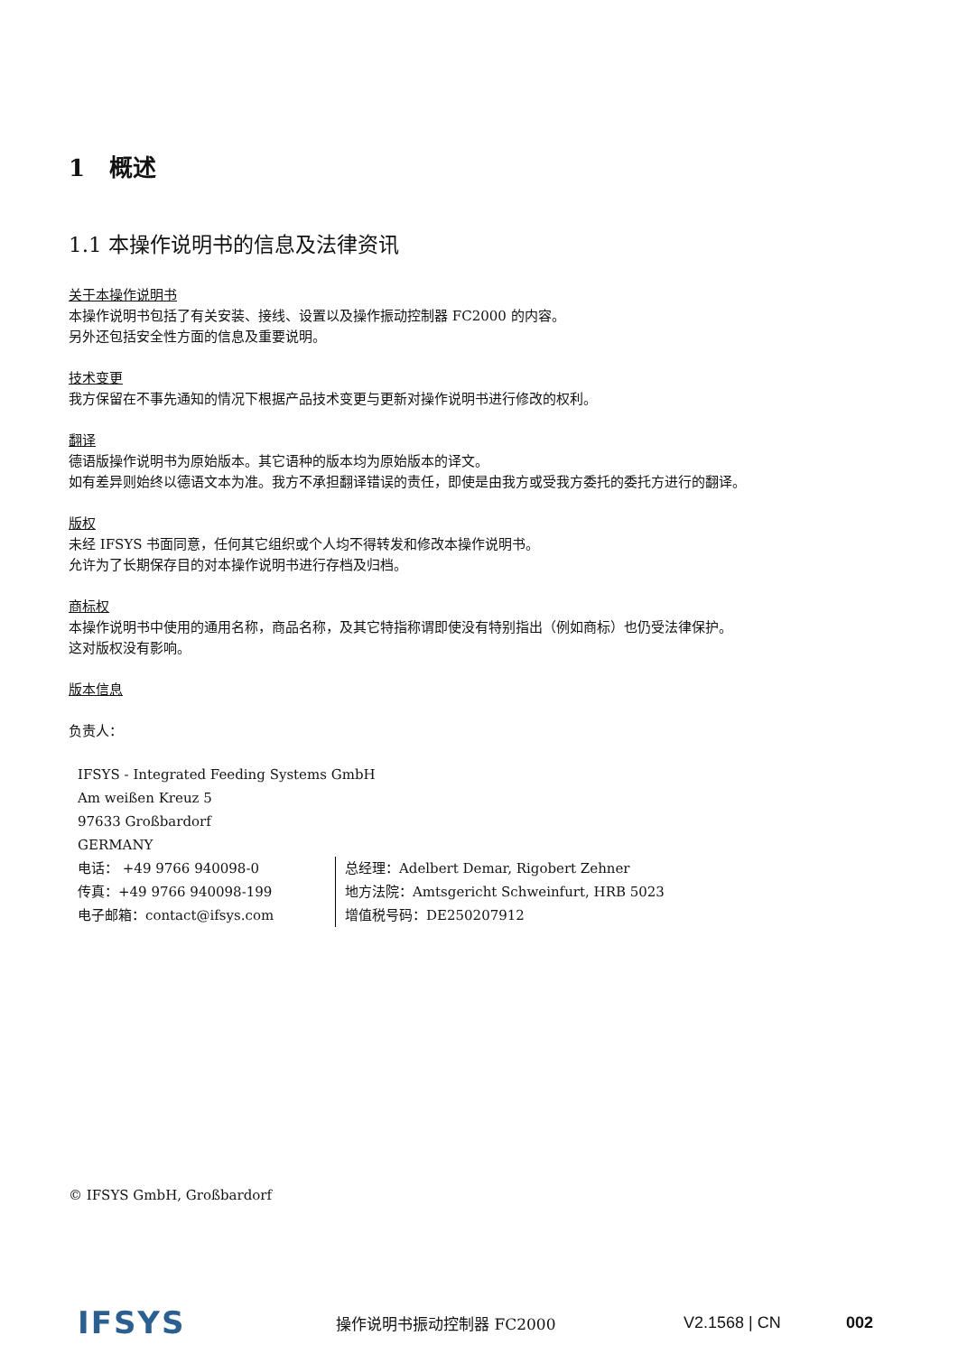1 概述
1.1 本操作说明书的信息及法律资讯
关于本操作说明书
本操作说明书包括了有关安装、接线、设置以及操作振动控制器 FC2000 的内容。
另外还包括安全性方面的信息及重要说明。
技术变更
我方保留在不事先通知的情况下根据产品技术变更与更新对操作说明书进行修改的权利。
翻译
德语版操作说明书为原始版本。其它语种的版本均为原始版本的译文。
如有差异则始终以德语文本为准。我方不承担翻译错误的责任，即使是由我方或受我方委托的委托方进行的翻译。
版权
未经 IFSYS 书面同意，任何其它组织或个人均不得转发和修改本操作说明书。
允许为了长期保存目的对本操作说明书进行存档及归档。
商标权
本操作说明书中使用的通用名称，商品名称，及其它特指称谓即使没有特别指出（例如商标）也仍受法律保护。
这对版权没有影响。
版本信息
负责人：
IFSYS - Integrated Feeding Systems GmbH
Am weißen Kreuz 5
97633 Großbardorf
GERMANY
电话： +49 9766 940098-0
传真：+49 9766 940098-199
电子邮箱：contact@ifsys.com
总经理：Adelbert Demar, Rigobert Zehner
地方法院：Amtsgericht Schweinfurt, HRB 5023
增值税号码：DE250207912
© IFSYS GmbH, Großbardorf
IFSYS
操作说明书振动控制器 FC2000 V2.1568 | CN 002